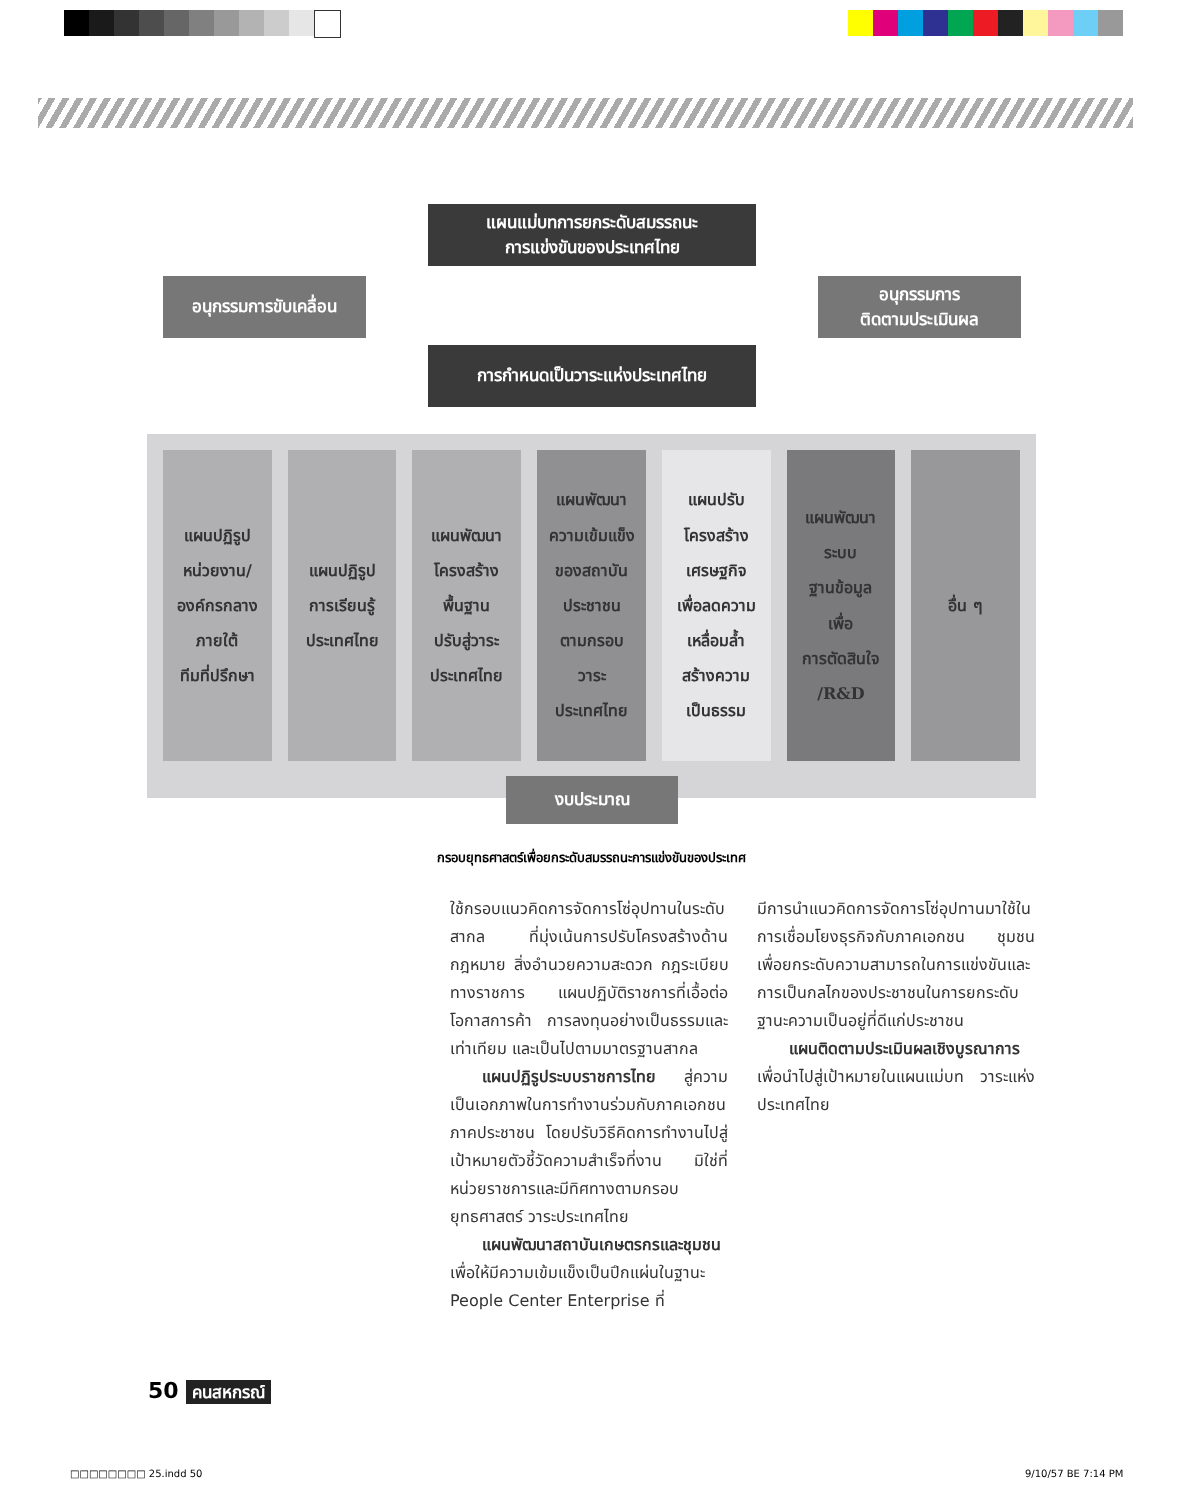แผนแม่บทการยกระดับสมรรถนะ
การแข่งขันของประเทศไทย
อนุกรรมการขับเคลื่อน
อนุกรรมการ
ติดตามประเมินผล
การกำหนดเป็นวาระแห่งประเทศไทย
แผนปฏิรูป
หน่วยงาน/
องค์กรกลาง
ภายใต้
ทีมที่ปรึกษา
แผนปฏิรูป
การเรียนรู้
ประเทศไทย
แผนพัฒนา
โครงสร้าง
พื้นฐาน
ปรับสู่วาระ
ประเทศไทย
แผนพัฒนา
ความเข้มแข็ง
ของสถาบัน
ประชาชน
ตามกรอบ
วาระ
ประเทศไทย
แผนปรับ
โครงสร้าง
เศรษฐกิจ
เพื่อลดความ
เหลื่อมล้ำ
สร้างความ
เป็นธรรม
แผนพัฒนา
ระบบ
ฐานข้อมูล
เพื่อ
การตัดสินใจ
/R&D
อื่น ๆ
งบประมาณ
กรอบยุทธศาสตร์เพื่อยกระดับสมรรถนะการแข่งขันของประเทศ
ใช้กรอบแนวคิดการจัดการโซ่อุปทานในระดับสากล ที่มุ่งเน้นการปรับโครงสร้างด้านกฎหมาย สิ่งอำนวยความสะดวก กฎระเบียบทางราชการ แผนปฏิบัติราชการที่เอื้อต่อโอกาสการค้า การลงทุนอย่างเป็นธรรมและเท่าเทียม และเป็นไปตามมาตรฐานสากล
  แผนปฏิรูประบบราชการไทย สู่ความเป็นเอกภาพในการทำงานร่วมกับภาคเอกชน ภาคประชาชน โดยปรับวิธีคิดการทำงานไปสู่เป้าหมายตัวชี้วัดความสำเร็จที่งาน มิใช่ที่หน่วยราชการและมีทิศทางตามกรอบยุทธศาสตร์ วาระประเทศไทย
  แผนพัฒนาสถาบันเกษตรกรและชุมชน เพื่อให้มีความเข้มแข็งเป็นปึกแผ่นในฐานะ People Center Enterprise ที่
มีการนำแนวคิดการจัดการโซ่อุปทานมาใช้ในการเชื่อมโยงธุรกิจกับภาคเอกชน ชุมชน เพื่อยกระดับความสามารถในการแข่งขันและการเป็นกลไกของประชาชนในการยกระดับฐานะความเป็นอยู่ที่ดีแก่ประชาชน
  แผนติดตามประเมินผลเชิงบูรณาการ เพื่อนำไปสู่เป้าหมายในแผนแม่บท วาระแห่งประเทศไทย
50 คนสหกรณ์
□□□□□□□□ 25.indd 50 9/10/57 BE 7:14 PM